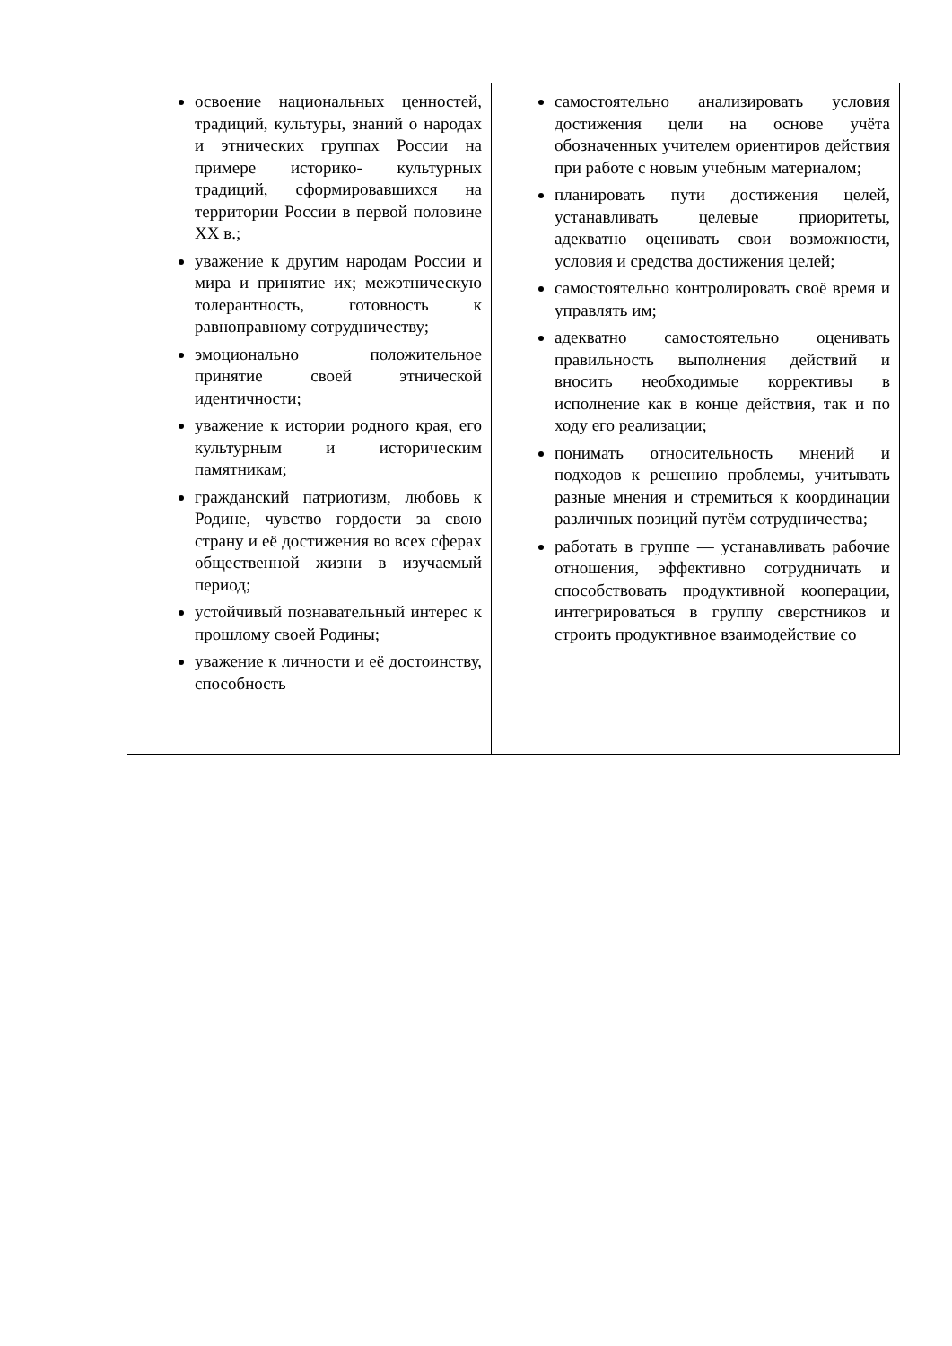| освоение национальных ценностей, традиций, культуры, знаний о народах и этнических группах России на примере историко- культурных традиций, сформировавшихся на территории России в первой половине XX в.; уважение к другим народам России и мира и принятие их; межэтническую толерантность, готовность к равноправному сотрудничеству; эмоционально положительное принятие своей этнической идентичности; уважение к истории родного края, его культурным и историческим памятникам; гражданский патриотизм, любовь к Родине, чувство гордости за свою страну и её достижения во всех сферах общественной жизни в изучаемый период; устойчивый познавательный интерес к прошлому своей Родины; уважение к личности и её достоинству, способность | самостоятельно анализировать условия достижения цели на основе учёта обозначенных учителем ориентиров действия при работе с новым учебным материалом; планировать пути достижения целей, устанавливать целевые приоритеты, адекватно оценивать свои возможности, условия и средства достижения целей; самостоятельно контролировать своё время и управлять им; адекватно самостоятельно оценивать правильность выполнения действий и вносить необходимые коррективы в исполнение как в конце действия, так и по ходу его реализации; понимать относительность мнений и подходов к решению проблемы, учитывать разные мнения и стремиться к координации различных позиций путём сотрудничества; работать в группе — устанавливать рабочие отношения, эффективно сотрудничать и способствовать продуктивной кооперации, интегрироваться в группу сверстников и строить продуктивное взаимодействие со |